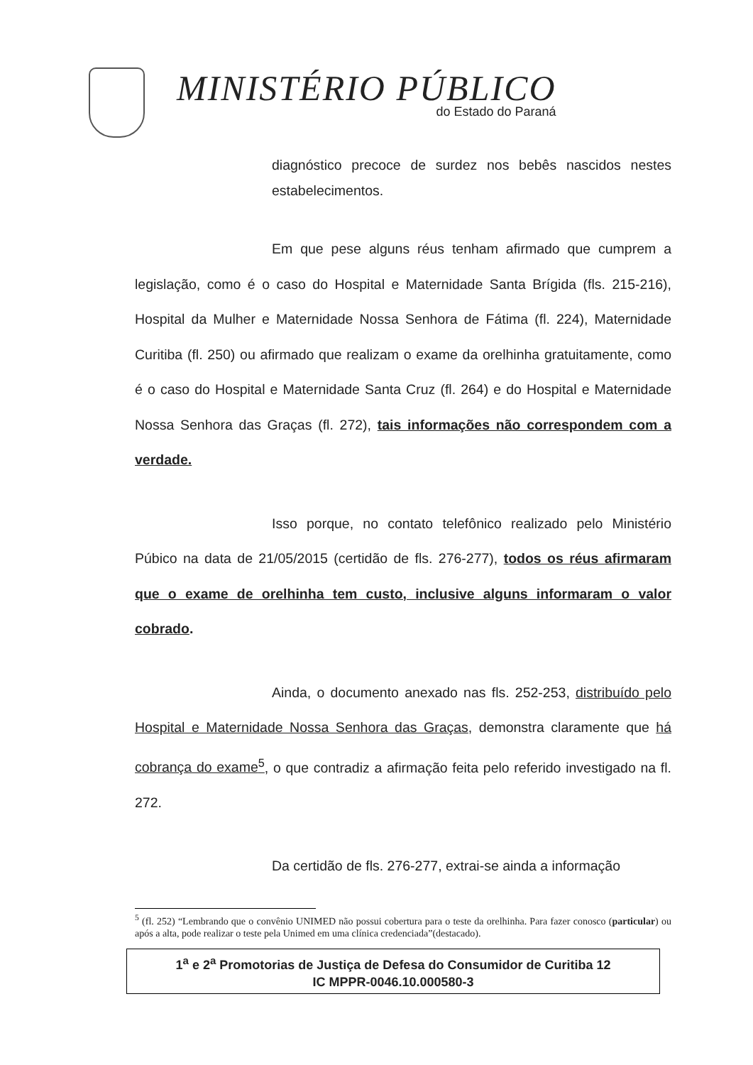MINISTÉRIO PÚBLICO
do Estado do Paraná
diagnóstico precoce de surdez nos bebês nascidos nestes estabelecimentos.
Em que pese alguns réus tenham afirmado que cumprem a legislação, como é o caso do Hospital e Maternidade Santa Brígida (fls. 215-216), Hospital da Mulher e Maternidade Nossa Senhora de Fátima (fl. 224), Maternidade Curitiba (fl. 250) ou afirmado que realizam o exame da orelhinha gratuitamente, como é o caso do Hospital e Maternidade Santa Cruz (fl. 264) e do Hospital e Maternidade Nossa Senhora das Graças (fl. 272), tais informações não correspondem com a verdade.
Isso porque, no contato telefônico realizado pelo Ministério Púbico na data de 21/05/2015 (certidão de fls. 276-277), todos os réus afirmaram que o exame de orelhinha tem custo, inclusive alguns informaram o valor cobrado.
Ainda, o documento anexado nas fls. 252-253, distribuído pelo Hospital e Maternidade Nossa Senhora das Graças, demonstra claramente que há cobrança do exame<sup>5</sup>, o que contradiz a afirmação feita pelo referido investigado na fl. 272.
Da certidão de fls. 276-277, extrai-se ainda a informação
<sup>5</sup> (fl. 252) “Lembrando que o convênio UNIMED não possui cobertura para o teste da orelhinha. Para fazer conosco (particular) ou após a alta, pode realizar o teste pela Unimed em uma clínica credenciada”(destacado).
1<sup>a</sup> e 2<sup>a</sup> Promotorias de Justiça de Defesa do Consumidor de Curitiba 12
IC MPPR-0046.10.000580-3